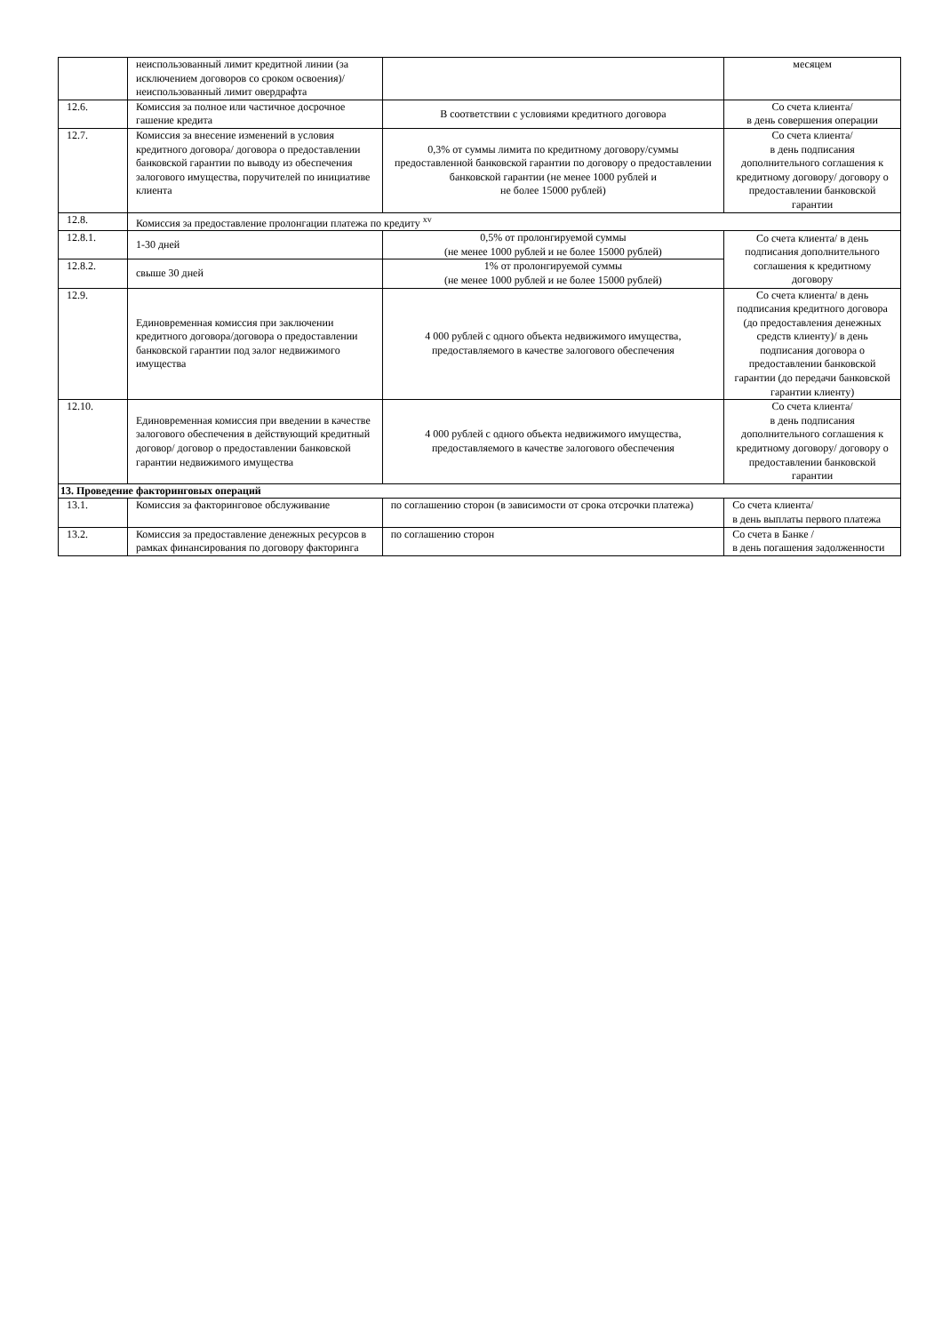| | неиспользованный лимит кредитной линии (за исключением договоров со сроком освоения)/ неиспользованный лимит овердрафта | | месяцем |
| 12.6. | Комиссия за полное или частичное досрочное гашение кредита | В соответствии с условиями кредитного договора | Со счета клиента/ в день совершения операции |
| 12.7. | Комиссия за внесение изменений в условия кредитного договора/ договора о предоставлении банковской гарантии по выводу из обеспечения залогового имущества, поручителей по инициативе клиента | 0,3% от суммы лимита по кредитному договору/суммы предоставленной банковской гарантии по договору о предоставлении банковской гарантии (не менее 1000 рублей и не более 15000 рублей) | Со счета клиента/ в день подписания дополнительного соглашения к кредитному договору/ договору о предоставлении банковской гарантии |
| 12.8. | Комиссия за предоставление пролонгации платежа по кредиту <sup>xv</sup> | | |
| 12.8.1. | 1-30 дней | 0,5% от пролонгируемой суммы (не менее 1000 рублей и не более 15000 рублей) | Со счета клиента/ в день подписания дополнительного соглашения к кредитному договору |
| 12.8.2. | свыше 30 дней | 1% от пролонгируемой суммы (не менее 1000 рублей и не более 15000 рублей) | |
| 12.9. | Единовременная комиссия при заключении кредитного договора/договора о предоставлении банковской гарантии под залог недвижимого имущества | 4 000 рублей с одного объекта недвижимого имущества, предоставляемого в качестве залогового обеспечения | Со счета клиента/ в день подписания кредитного договора (до предоставления денежных средств клиенту)/ в день подписания договора о предоставлении банковской гарантии (до передачи банковской гарантии клиенту) |
| 12.10. | Единовременная комиссия при введении в качестве залогового обеспечения в действующий кредитный договор/ договор о предоставлении банковской гарантии недвижимого имущества | 4 000 рублей с одного объекта недвижимого имущества, предоставляемого в качестве залогового обеспечения | Со счета клиента/ в день подписания дополнительного соглашения к кредитному договору/ договору о предоставлении банковской гарантии |
| 13. Проведение факторинговых операций | | | |
| 13.1. | Комиссия за факторинговое обслуживание | по соглашению сторон (в зависимости от срока отсрочки платежа) | Со счета клиента/ в день выплаты первого платежа |
| 13.2. | Комиссия за предоставление денежных ресурсов в рамках финансирования по договору факторинга | по соглашению сторон | Со счета в Банке / в день погашения задолженности |